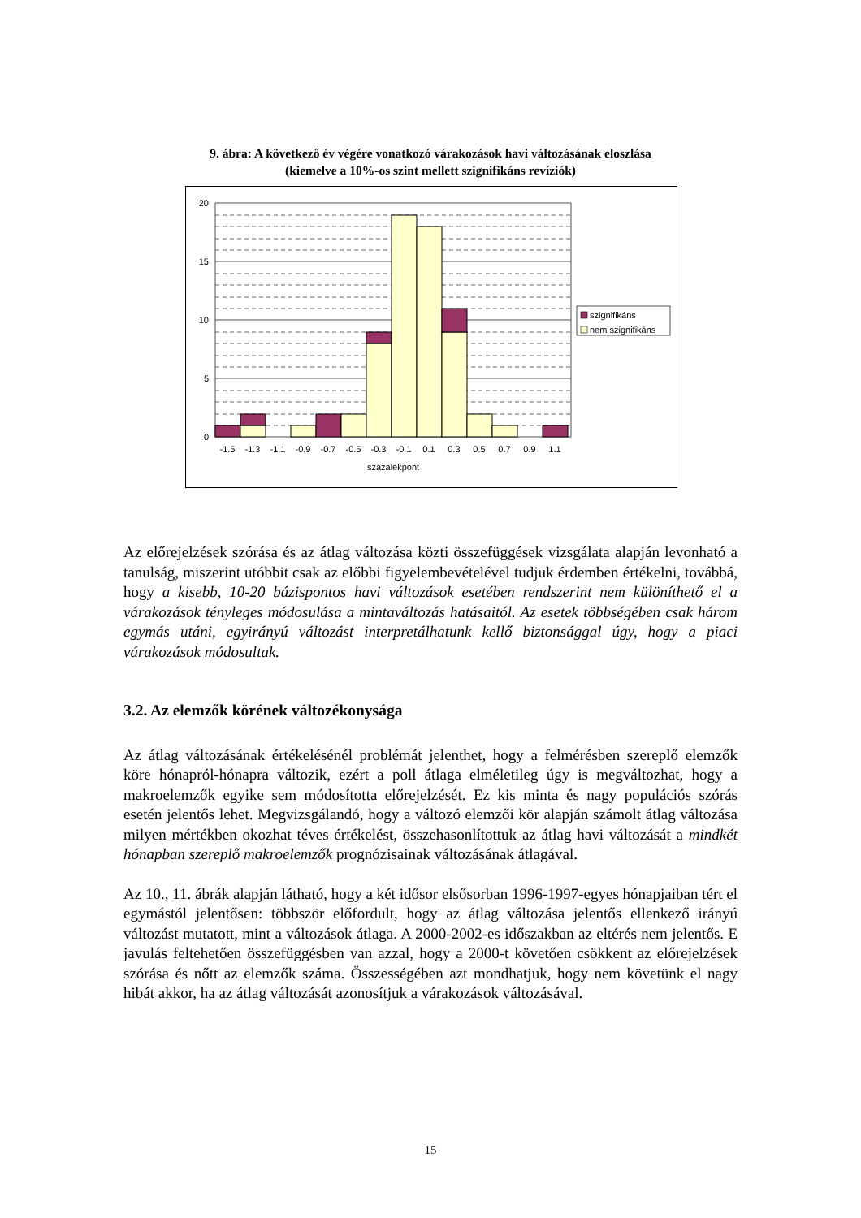9. ábra: A következő év végére vonatkozó várakozások havi változásának eloszlása
(kiemelve a 10%-os szint mellett szignifikáns revíziók)
20
15
10
5
0
-1.5
-1.3
-1.1
-0.9
-0.7
-0.5
-0.3
-0.1
0.1
0.3
0.5
0.7
0.9
1.1
százalékpont
szignifikáns
nem szignifikáns
Az előrejelzések szórása és az átlag változása közti összefüggések vizsgálata alapján levonható a tanulság, miszerint utóbbit csak az előbbi figyelembevételével tudjuk érdemben értékelni, továbbá, hogy a kisebb, 10-20 bázispontos havi változások esetében rendszerint nem különíthető el a várakozások tényleges módosulása a mintaváltozás hatásaitól. Az esetek többségében csak három egymás utáni, egyirányú változást interpretálhatunk kellő biztonsággal úgy, hogy a piaci várakozások módosultak.
3.2. Az elemzők körének változékonysága
Az átlag változásának értékelésénél problémát jelenthet, hogy a felmérésben szereplő elemzők köre hónapról-hónapra változik, ezért a poll átlaga elméletileg úgy is megváltozhat, hogy a makroelemzők egyike sem módosította előrejelzését. Ez kis minta és nagy populációs szórás esetén jelentős lehet. Megvizsgálandó, hogy a változó elemzői kör alapján számolt átlag változása milyen mértékben okozhat téves értékelést, összehasonlítottuk az átlag havi változását a mindkét hónapban szereplő makroelemzők prognózisainak változásának átlagával.
Az 10., 11. ábrák alapján látható, hogy a két idősor elsősorban 1996-1997-egyes hónapjaiban tért el egymástól jelentősen: többször előfordult, hogy az átlag változása jelentős ellenkező irányú változást mutatott, mint a változások átlaga. A 2000-2002-es időszakban az eltérés nem jelentős. E javulás feltehetően összefüggésben van azzal, hogy a 2000-t követően csökkent az előrejelzések szórása és nőtt az elemzők száma. Összességében azt mondhatjuk, hogy nem követünk el nagy hibát akkor, ha az átlag változását azonosítjuk a várakozások változásával.
15